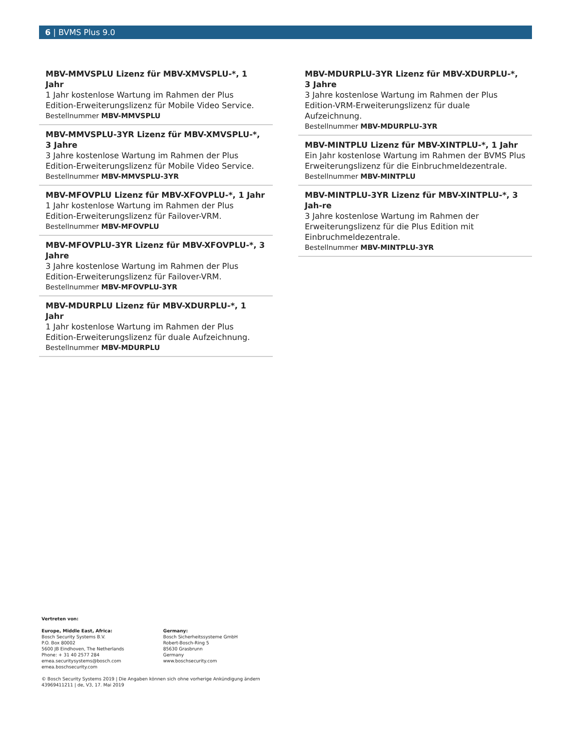6 | BVMS Plus 9.0
MBV-MMVSPLU Lizenz für MBV-XMVSPLU-*, 1 Jahr
1 Jahr kostenlose Wartung im Rahmen der Plus Edition-Erweiterungslizenz für Mobile Video Service.
Bestellnummer MBV-MMVSPLU
MBV-MMVSPLU-3YR Lizenz für MBV-XMVSPLU-*, 3 Jahre
3 Jahre kostenlose Wartung im Rahmen der Plus Edition-Erweiterungslizenz für Mobile Video Service.
Bestellnummer MBV-MMVSPLU-3YR
MBV-MFOVPLU Lizenz für MBV-XFOVPLU-*, 1 Jahr
1 Jahr kostenlose Wartung im Rahmen der Plus Edition-Erweiterungslizenz für Failover-VRM.
Bestellnummer MBV-MFOVPLU
MBV-MFOVPLU-3YR Lizenz für MBV-XFOVPLU-*, 3 Jahre
3 Jahre kostenlose Wartung im Rahmen der Plus Edition-Erweiterungslizenz für Failover-VRM.
Bestellnummer MBV-MFOVPLU-3YR
MBV-MDURPLU Lizenz für MBV-XDURPLU-*, 1 Jahr
1 Jahr kostenlose Wartung im Rahmen der Plus Edition-Erweiterungslizenz für duale Aufzeichnung.
Bestellnummer MBV-MDURPLU
MBV-MDURPLU-3YR Lizenz für MBV-XDURPLU-*, 3 Jahre
3 Jahre kostenlose Wartung im Rahmen der Plus Edition-VRM-Erweiterungslizenz für duale Aufzeichnung.
Bestellnummer MBV-MDURPLU-3YR
MBV-MINTPLU Lizenz für MBV-XINTPLU-*, 1 Jahr
Ein Jahr kostenlose Wartung im Rahmen der BVMS Plus Erweiterungslizenz für die Einbruchmeldezentrale.
Bestellnummer MBV-MINTPLU
MBV-MINTPLU-3YR Lizenz für MBV-XINTPLU-*, 3 Jah-re
3 Jahre kostenlose Wartung im Rahmen der Erweiterungslizenz für die Plus Edition mit Einbruchmeldezentrale.
Bestellnummer MBV-MINTPLU-3YR
Vertreten von:
Europe, Middle East, Africa:
Bosch Security Systems B.V.
P.O. Box 80002
5600 JB Eindhoven, The Netherlands
Phone: + 31 40 2577 284
emea.securitysystems@bosch.com
emea.boschsecurity.com
Germany:
Bosch Sicherheitssysteme GmbH
Robert-Bosch-Ring 5
85630 Grasbrunn
Germany
www.boschsecurity.com
© Bosch Security Systems 2019 | Die Angaben können sich ohne vorherige Ankündigung ändern
43969411211 | de, V3, 17. Mai 2019